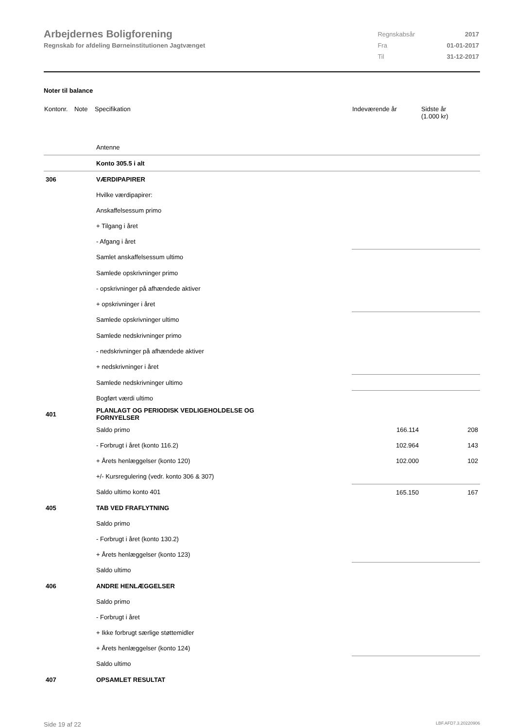Arbejdernes Boligforening
Regnskab for afdeling Børneinstitutionen Jagtvænget
| Regnskabsår | 2017 |
| Fra | 01-01-2017 |
| Til | 31-12-2017 |
Noter til balance
| Kontonr. | Note | Specifikation | Indeværende år | Sidste år (1.000 kr) |
| --- | --- | --- | --- | --- |
| | | Antenne | | |
| | | Konto 305.5 i alt | | |
| 306 | | VÆRDIPAPIRER | | |
| | | Hvilke værdipapirer: | | |
| | | Anskaffelsessum primo | | |
| | | + Tilgang i året | | |
| | | - Afgang i året | | |
| | | Samlet anskaffelsessum ultimo | | |
| | | Samlede opskrivninger primo | | |
| | | - opskrivninger på afhændede aktiver | | |
| | | + opskrivninger i året | | |
| | | Samlede opskrivninger ultimo | | |
| | | Samlede nedskrivninger primo | | |
| | | - nedskrivninger på afhændede aktiver | | |
| | | + nedskrivninger i året | | |
| | | Samlede nedskrivninger ultimo | | |
| | | Bogført værdi ultimo | | |
| 401 | | PLANLAGT OG PERIODISK VEDLIGEHOLDELSE OG FORNYELSER | | |
| | | Saldo primo | 166.114 | 208 |
| | | - Forbrugt i året (konto 116.2) | 102.964 | 143 |
| | | + Årets henlæggelser (konto 120) | 102.000 | 102 |
| | | +/- Kursregulering (vedr. konto 306 & 307) | | |
| | | Saldo ultimo konto 401 | 165.150 | 167 |
| 405 | | TAB VED FRAFLYTNING | | |
| | | Saldo primo | | |
| | | - Forbrugt i året (konto 130.2) | | |
| | | + Årets henlæggelser (konto 123) | | |
| | | Saldo ultimo | | |
| 406 | | ANDRE HENLÆGGELSER | | |
| | | Saldo primo | | |
| | | - Forbrugt i året | | |
| | | + Ikke forbrugt særlige støttemidler | | |
| | | + Årets henlæggelser (konto 124) | | |
| | | Saldo ultimo | | |
| 407 | | OPSAMLET RESULTAT | | |
Side 19 af 22 LBF.AFD7.3.20220906